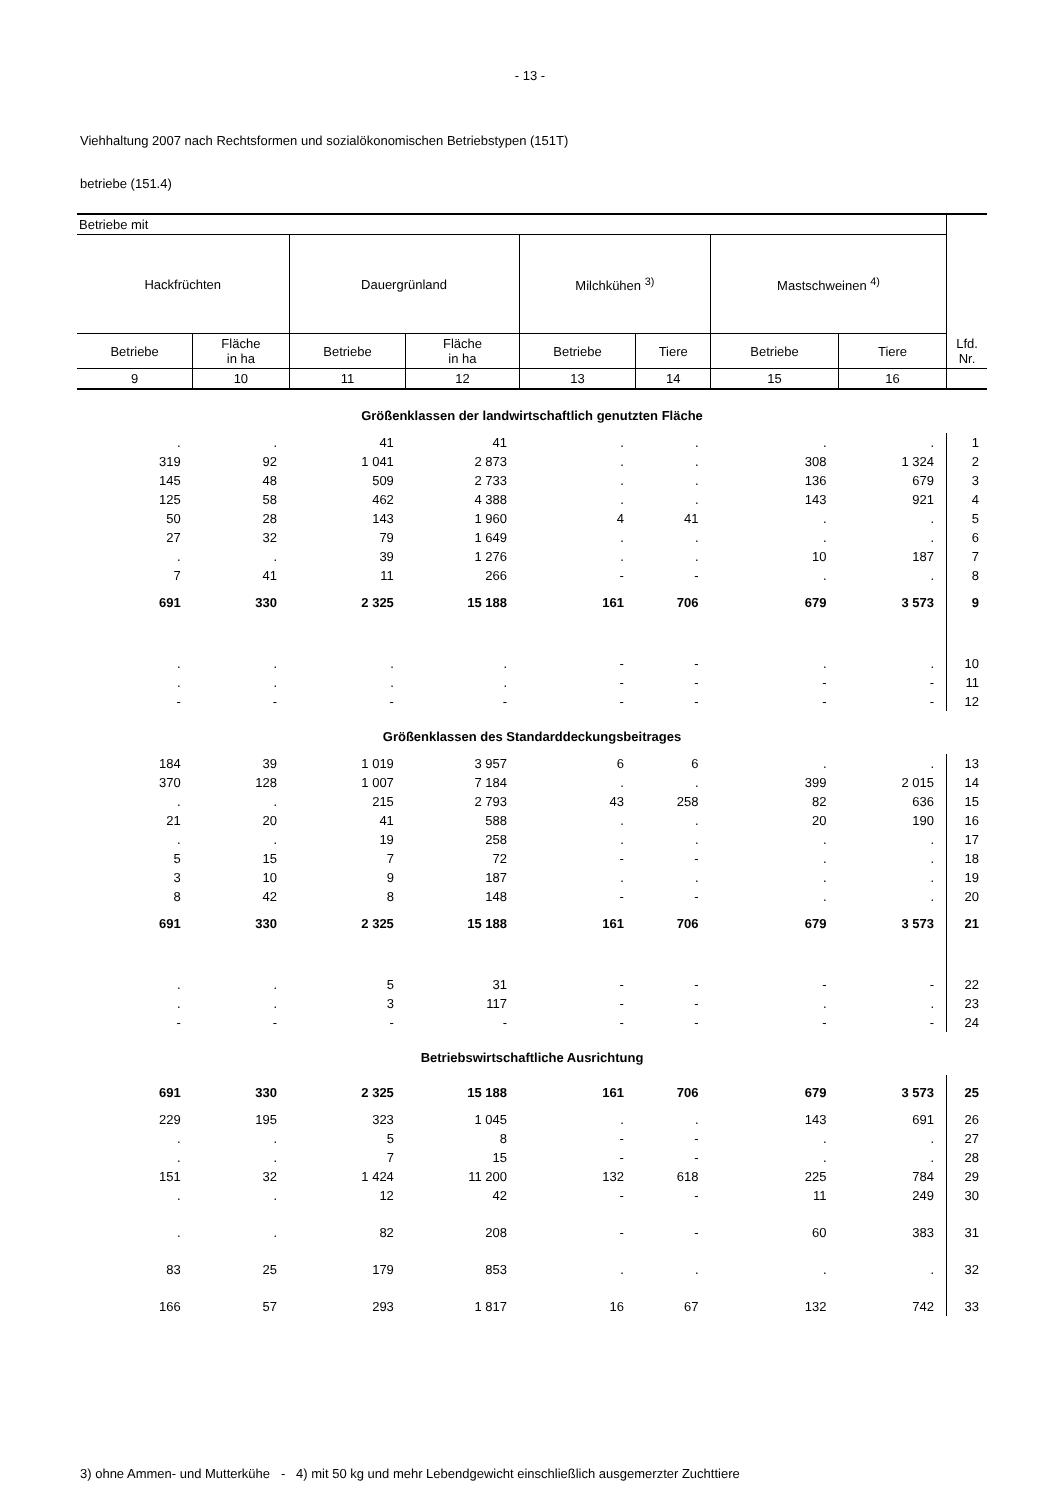- 13 -
Viehhaltung 2007 nach Rechtsformen und sozialökonomischen Betriebstypen (151T)
betriebe (151.4)
| Betriebe mit | | | | | | | | Lfd. Nr. |
| --- | --- | --- | --- | --- | --- | --- | --- | --- |
| Hackfrüchten | | Dauergrünland | | Milchkühen <sup>3)</sup> | | Mastschweinen <sup>4)</sup> | | |
| Betriebe | Fläche in ha | Betriebe | Fläche in ha | Betriebe | Tiere | Betriebe | Tiere | |
| 9 | 10 | 11 | 12 | 13 | 14 | 15 | 16 | |
| Größenklassen der landwirtschaftlich genutzten Fläche | | | | | | | | |
| . | . | 41 | 41 | . | . | . | . | 1 |
| 319 | 92 | 1 041 | 2 873 | . | . | 308 | 1 324 | 2 |
| 145 | 48 | 509 | 2 733 | . | . | 136 | 679 | 3 |
| 125 | 58 | 462 | 4 388 | . | . | 143 | 921 | 4 |
| 50 | 28 | 143 | 1 960 | 4 | 41 | . | . | 5 |
| 27 | 32 | 79 | 1 649 | . | . | . | . | 6 |
| . | . | 39 | 1 276 | . | . | 10 | 187 | 7 |
| 7 | 41 | 11 | 266 | - | - | . | . | 8 |
| 691 | 330 | 2 325 | 15 188 | 161 | 706 | 679 | 3 573 | 9 |
| . | . | . | . | - | - | . | . | 10 |
| . | . | . | . | - | - | - | - | 11 |
| - | - | - | - | - | - | - | - | 12 |
| Größenklassen des Standarddeckungsbeitrages | | | | | | | | |
| 184 | 39 | 1 019 | 3 957 | 6 | 6 | . | . | 13 |
| 370 | 128 | 1 007 | 7 184 | . | . | 399 | 2 015 | 14 |
| . | . | 215 | 2 793 | 43 | 258 | 82 | 636 | 15 |
| 21 | 20 | 41 | 588 | . | . | 20 | 190 | 16 |
| . | . | 19 | 258 | . | . | . | . | 17 |
| 5 | 15 | 7 | 72 | - | - | . | . | 18 |
| 3 | 10 | 9 | 187 | . | . | . | . | 19 |
| 8 | 42 | 8 | 148 | - | - | . | . | 20 |
| 691 | 330 | 2 325 | 15 188 | 161 | 706 | 679 | 3 573 | 21 |
| . | . | 5 | 31 | - | - | - | - | 22 |
| . | . | 3 | 117 | - | - | . | . | 23 |
| - | - | - | - | - | - | - | - | 24 |
| Betriebswirtschaftliche Ausrichtung | | | | | | | | |
| 691 | 330 | 2 325 | 15 188 | 161 | 706 | 679 | 3 573 | 25 |
| 229 | 195 | 323 | 1 045 | . | . | 143 | 691 | 26 |
| . | . | 5 | 8 | - | - | . | . | 27 |
| . | . | 7 | 15 | - | - | . | . | 28 |
| 151 | 32 | 1 424 | 11 200 | 132 | 618 | 225 | 784 | 29 |
| . | . | 12 | 42 | - | - | 11 | 249 | 30 |
| . | . | 82 | 208 | - | - | 60 | 383 | 31 |
| 83 | 25 | 179 | 853 | . | . | . | . | 32 |
| 166 | 57 | 293 | 1 817 | 16 | 67 | 132 | 742 | 33 |
3) ohne Ammen- und Mutterkühe - 4) mit 50 kg und mehr Lebendgewicht einschließlich ausgemerzter Zuchttiere